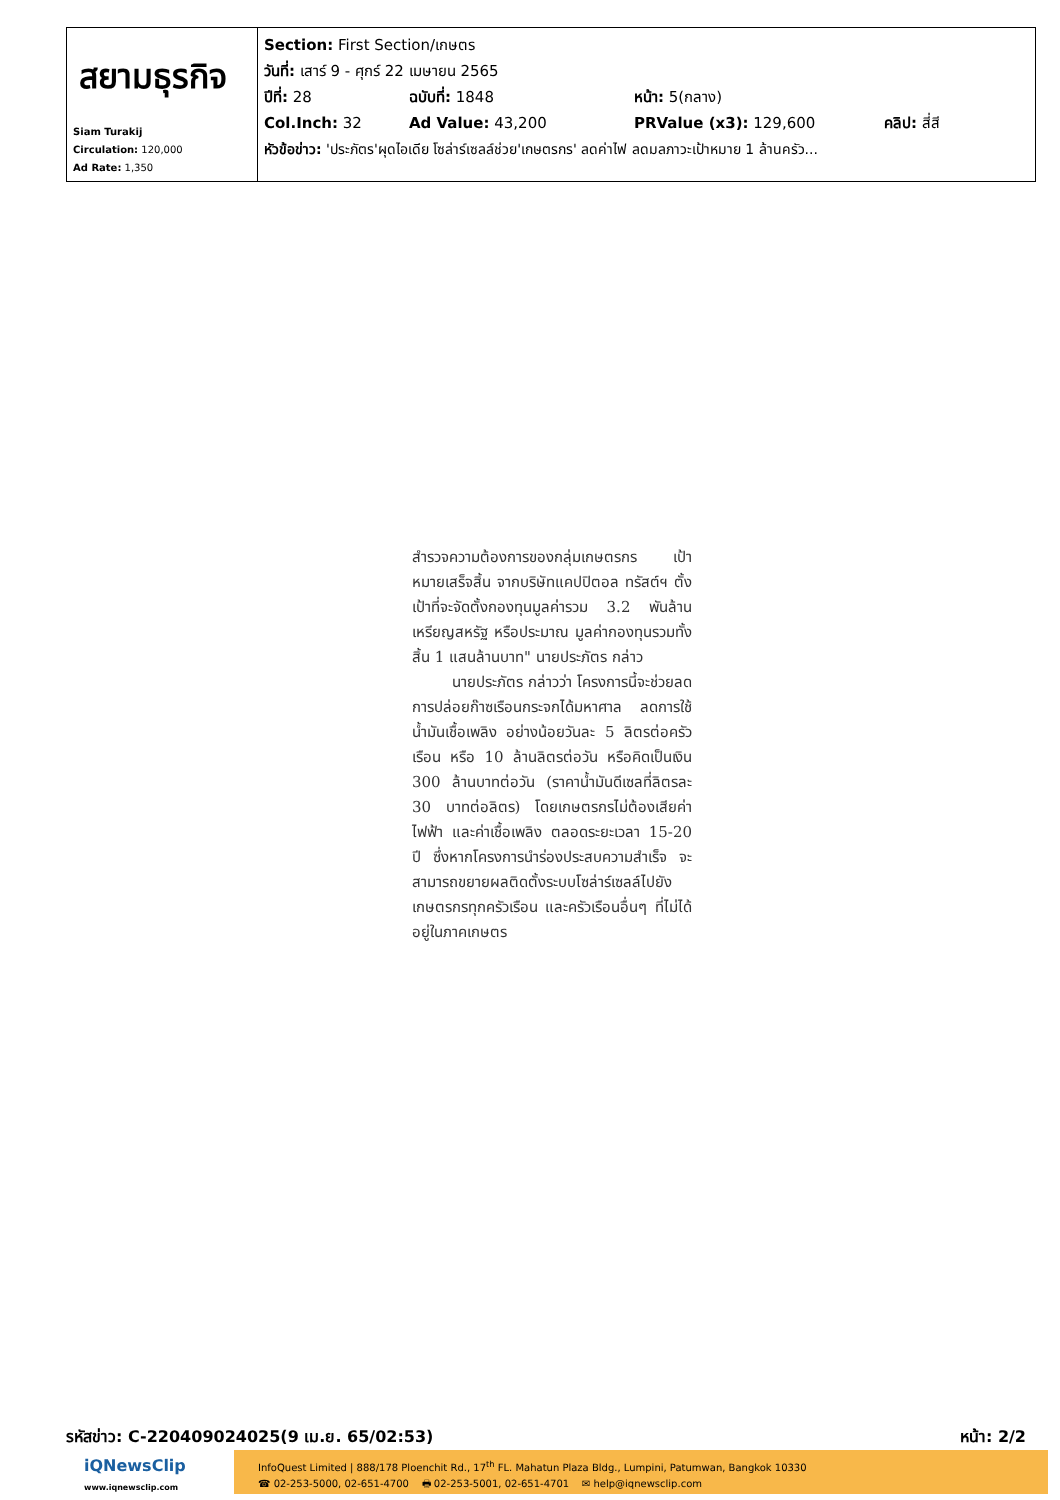| สยามธุรกิจ Siam Turakij Circulation: 120,000 Ad Rate: 1,350 | Section: First Section/เกษตร วันที่: เสาร์ 9 - ศุกร์ 22 เมษายน 2565 ปีที่: 28 ฉบับที่: 1848 หน้า: 5(กลาง) Col.Inch: 32 Ad Value: 43,200 PRValue (x3): 129,600 คลิป: สี่สี หัวข้อข่าว: 'ประภัตร'ผุดไอเดีย โซล่าร์เซลล์ช่วย'เกษตรกร' ลดค่าไฟ ลดมลภาวะเป้าหมาย 1 ล้านครัว... |
สำรวจความต้องการของกลุ่มเกษตรกร เป้าหมายเสร็จสิ้น จากบริษัทแคปปิตอล ทรัสต์ฯ ตั้งเป้าที่จะจัดตั้งกองทุนมูลค่ารวม 3.2 พันล้านเหรียญสหรัฐ หรือประมาณ มูลค่ากองทุนรวมทั้งสิ้น 1 แสนล้านบาท" นายประภัตร กล่าว
นายประภัตร กล่าวว่า โครงการนี้จะช่วยลดการปล่อยก๊าซเรือนกระจกได้มหาศาล ลดการใช้น้ำมันเชื้อเพลิง อย่างน้อยวันละ 5 ลิตรต่อครัวเรือน หรือ 10 ล้านลิตรต่อวัน หรือคิดเป็นเงิน 300 ล้านบาทต่อวัน (ราคาน้ำมันดีเซลที่ลิตรละ 30 บาทต่อลิตร) โดยเกษตรกรไม่ต้องเสียค่าไฟฟ้า และค่าเชื้อเพลิง ตลอดระยะเวลา 15-20 ปี ซึ่งหากโครงการนำร่องประสบความสำเร็จ จะสามารถขยายผลติดตั้งระบบโซล่าร์เซลล์ไปยังเกษตรกรทุกครัวเรือน และครัวเรือนอื่นๆ ที่ไม่ได้อยู่ในภาคเกษตร
รหัสข่าว: C-220409024025(9 เม.ย. 65/02:53) หน้า: 2/2
iQNewsClip
www.iqnewsclip.com
InfoQuest Limited | 888/178 Ploenchit Rd., 17<sup>th</sup> FL. Mahatun Plaza Bldg., Lumpini, Patumwan, Bangkok 10330
☎ 02-253-5000, 02-651-4700 🖶 02-253-5001, 02-651-4701 ✉ help@iqnewsclip.com